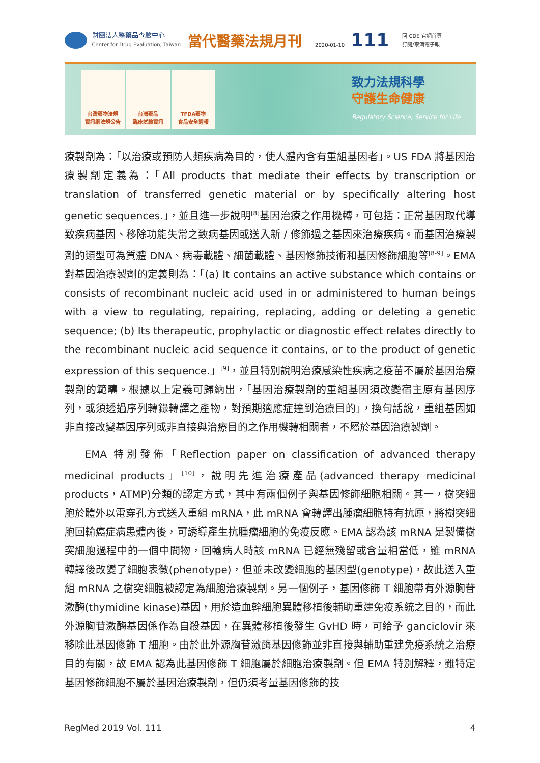財團法人醫藥品查驗中心
Center for Drug Evaluation, Taiwan
當代醫藥法規月刊
2020-01-10
111
回 CDE 官網首頁
訂閱/取消電子報
台灣藥物法規
資訊網法規公告
台灣藥品
臨床試驗資訊
TFDA藥物
食品安全週報
致力法規科學
守護生命健康
Regulatory Science, Service for Life
療製劑為：「以治療或預防人類疾病為目的，使人體內含有重組基因者」。US FDA 將基因治療製劑定義為：「All products that mediate their effects by transcription or translation of transferred genetic material or by specifically altering host genetic sequences.」，並且進一步說明<sup>[8]</sup>基因治療之作用機轉，可包括：正常基因取代導致疾病基因、移除功能失常之致病基因或送入新 / 修飾過之基因來治療疾病。而基因治療製劑的類型可為質體 DNA、病毒載體、細菌載體、基因修飾技術和基因修飾細胞等<sup>[8-9]</sup>。EMA 對基因治療製劑的定義則為：「(a) It contains an active substance which contains or consists of recombinant nucleic acid used in or administered to human beings with a view to regulating, repairing, replacing, adding or deleting a genetic sequence; (b) Its therapeutic, prophylactic or diagnostic effect relates directly to the recombinant nucleic acid sequence it contains, or to the product of genetic expression of this sequence.」<sup>[9]</sup>，並且特別說明治療感染性疾病之疫苗不屬於基因治療製劑的範疇。根據以上定義可歸納出，「基因治療製劑的重組基因須改變宿主原有基因序列，或須透過序列轉錄轉譯之產物，對預期適應症達到治療目的」，換句話說，重組基因如非直接改變基因序列或非直接與治療目的之作用機轉相關者，不屬於基因治療製劑。
EMA 特別發佈「Reflection paper on classification of advanced therapy medicinal products」<sup>[10]</sup>，說明先進治療產品(advanced therapy medicinal products，ATMP)分類的認定方式，其中有兩個例子與基因修飾細胞相關。其一，樹突細胞於體外以電穿孔方式送入重組 mRNA，此 mRNA 會轉譯出腫瘤細胞特有抗原，將樹突細胞回輸癌症病患體內後，可誘導產生抗腫瘤細胞的免疫反應。EMA 認為該 mRNA 是製備樹突細胞過程中的一個中間物，回輸病人時該 mRNA 已經無殘留或含量相當低，雖 mRNA 轉譯後改變了細胞表徵(phenotype)，但並未改變細胞的基因型(genotype)，故此送入重組 mRNA 之樹突細胞被認定為細胞治療製劑。另一個例子，基因修飾 T 細胞帶有外源胸苷激酶(thymidine kinase)基因，用於造血幹細胞異體移植後輔助重建免疫系統之目的，而此外源胸苷激酶基因係作為自殺基因，在異體移植後發生 GvHD 時，可給予 ganciclovir 來移除此基因修飾 T 細胞。由於此外源胸苷激酶基因修飾並非直接與輔助重建免疫系統之治療目的有關，故 EMA 認為此基因修飾 T 細胞屬於細胞治療製劑。但 EMA 特別解釋，雖特定基因修飾細胞不屬於基因治療製劑，但仍須考量基因修飾的技
RegMed 2019 Vol. 111 4